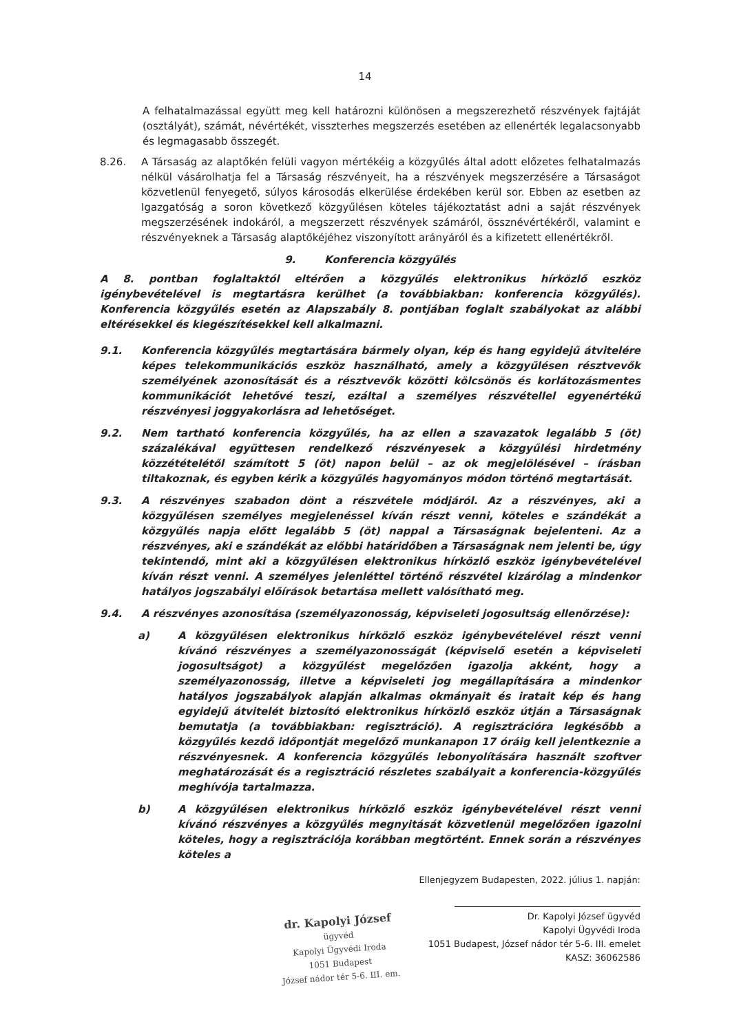14
A felhatalmazással együtt meg kell határozni különösen a megszerezhető részvények fajtáját (osztályát), számát, névértékét, visszterhes megszerzés esetében az ellenérték legalacsonyabb és legmagasabb összegét.
8.26. A Társaság az alaptőkén felüli vagyon mértékéig a közgyűlés által adott előzetes felhatalmazás nélkül vásárolhatja fel a Társaság részvényeit, ha a részvények megszerzésére a Társaságot közvetlenül fenyegető, súlyos károsodás elkerülése érdekében kerül sor. Ebben az esetben az Igazgatóság a soron következő közgyűlésen köteles tájékoztatást adni a saját részvények megszerzésének indokáról, a megszerzett részvények számáról, össznévértékéről, valamint e részvényeknek a Társaság alaptőkéjéhez viszonyított arányáról és a kifizetett ellenértékről.
9. Konferencia közgyűlés
A 8. pontban foglaltaktól eltérően a közgyűlés elektronikus hírközlő eszköz igénybevételével is megtartásra kerülhet (a továbbiakban: konferencia közgyűlés). Konferencia közgyűlés esetén az Alapszabály 8. pontjában foglalt szabályokat az alábbi eltérésekkel és kiegészítésekkel kell alkalmazni.
9.1. Konferencia közgyűlés megtartására bármely olyan, kép és hang egyidejű átvitelére képes telekommunikációs eszköz használható, amely a közgyűlésen résztvevők személyének azonosítását és a résztvevők közötti kölcsönös és korlátozásmentes kommunikációt lehetővé teszi, ezáltal a személyes részvétellel egyenértékű részvényesi joggyakorlásra ad lehetőséget.
9.2. Nem tartható konferencia közgyűlés, ha az ellen a szavazatok legalább 5 (öt) százalékával együttesen rendelkező részvényesek a közgyűlési hirdetmény közzétételétől számított 5 (öt) napon belül – az ok megjelölésével – írásban tiltakoznak, és egyben kérik a közgyűlés hagyományos módon történő megtartását.
9.3. A részvényes szabadon dönt a részvétele módjáról. Az a részvényes, aki a közgyűlésen személyes megjelenéssel kíván részt venni, köteles e szándékát a közgyűlés napja előtt legalább 5 (öt) nappal a Társaságnak bejelenteni. Az a részvényes, aki e szándékát az előbbi határidőben a Társaságnak nem jelenti be, úgy tekintendő, mint aki a közgyűlésen elektronikus hírközlő eszköz igénybevételével kíván részt venni. A személyes jelenléttel történő részvétel kizárólag a mindenkor hatályos jogszabályi előírások betartása mellett valósítható meg.
9.4. A részvényes azonosítása (személyazonosság, képviseleti jogosultság ellenőrzése):
a) A közgyűlésen elektronikus hírközlő eszköz igénybevételével részt venni kívánó részvényes a személyazonosságát (képviselő esetén a képviseleti jogosultságot) a közgyűlést megelőzően igazolja akként, hogy a személyazonosság, illetve a képviseleti jog megállapítására a mindenkor hatályos jogszabályok alapján alkalmas okmányait és iratait kép és hang egyidejű átvitelét biztosító elektronikus hírközlő eszköz útján a Társaságnak bemutatja (a továbbiakban: regisztráció). A regisztrációra legkésőbb a közgyűlés kezdő időpontját megelőző munkanapon 17 óráig kell jelentkeznie a részvényesnek. A konferencia közgyűlés lebonyolítására használt szoftver meghatározását és a regisztráció részletes szabályait a konferencia-közgyűlés meghívója tartalmazza.
b) A közgyűlésen elektronikus hírközlő eszköz igénybevételével részt venni kívánó részvényes a közgyűlés megnyitását közvetlenül megelőzően igazolni köteles, hogy a regisztrációja korábban megtörtént. Ennek során a részvényes köteles a
dr. Kapolyi József
ügyvéd
Kapolyi Ügyvédi Iroda
1051 Budapest
József nádor tér 5-6. III. em.
Ellenjegyzem Budapesten, 2022. július 1. napján:
Dr. Kapolyi József ügyvéd
Kapolyi Ügyvédi Iroda
1051 Budapest, József nádor tér 5-6. III. emelet
KASZ: 36062586